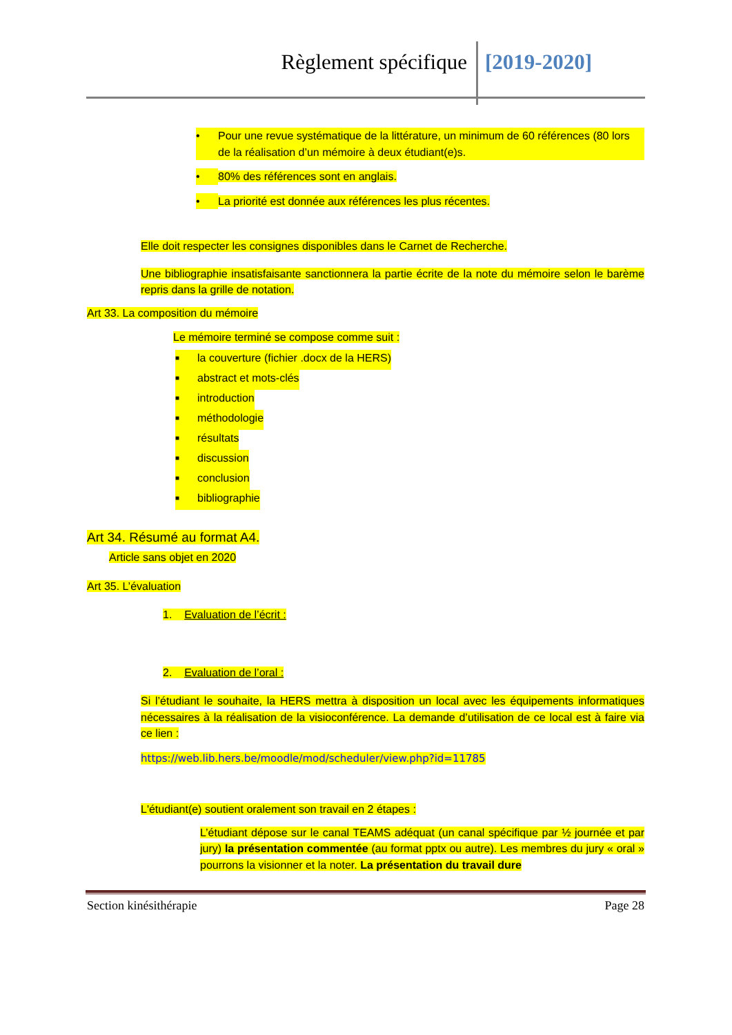Règlement spécifique [2019-2020]
• Pour une revue systématique de la littérature, un minimum de 60 références (80 lors de la réalisation d’un mémoire à deux étudiant(e)s.
• 80% des références sont en anglais.
• La priorité est donnée aux références les plus récentes.
Elle doit respecter les consignes disponibles dans le Carnet de Recherche.
Une bibliographie insatisfaisante sanctionnera la partie écrite de la note du mémoire selon le barème repris dans la grille de notation.
Art 33. La composition du mémoire
Le mémoire terminé se compose comme suit :
■ la couverture (fichier .docx de la HERS)
■ abstract et mots-clés
■ introduction
■ méthodologie
■ résultats
■ discussion
■ conclusion
■ bibliographie
Art 34. Résumé au format A4.
Article sans objet en 2020
Art 35. L’évaluation
1. Evaluation de l’écrit :
2. Evaluation de l’oral :
Si l’étudiant le souhaite, la HERS mettra à disposition un local avec les équipements informatiques nécessaires à la réalisation de la visioconférence. La demande d’utilisation de ce local est à faire via ce lien :
https://web.lib.hers.be/moodle/mod/scheduler/view.php?id=11785
L'étudiant(e) soutient oralement son travail en 2 étapes :
L’étudiant dépose sur le canal TEAMS adéquat (un canal spécifique par ½ journée et par jury) la présentation commentée (au format pptx ou autre). Les membres du jury « oral » pourrons la visionner et la noter. La présentation du travail dure
Section kinésithérapie Page 28